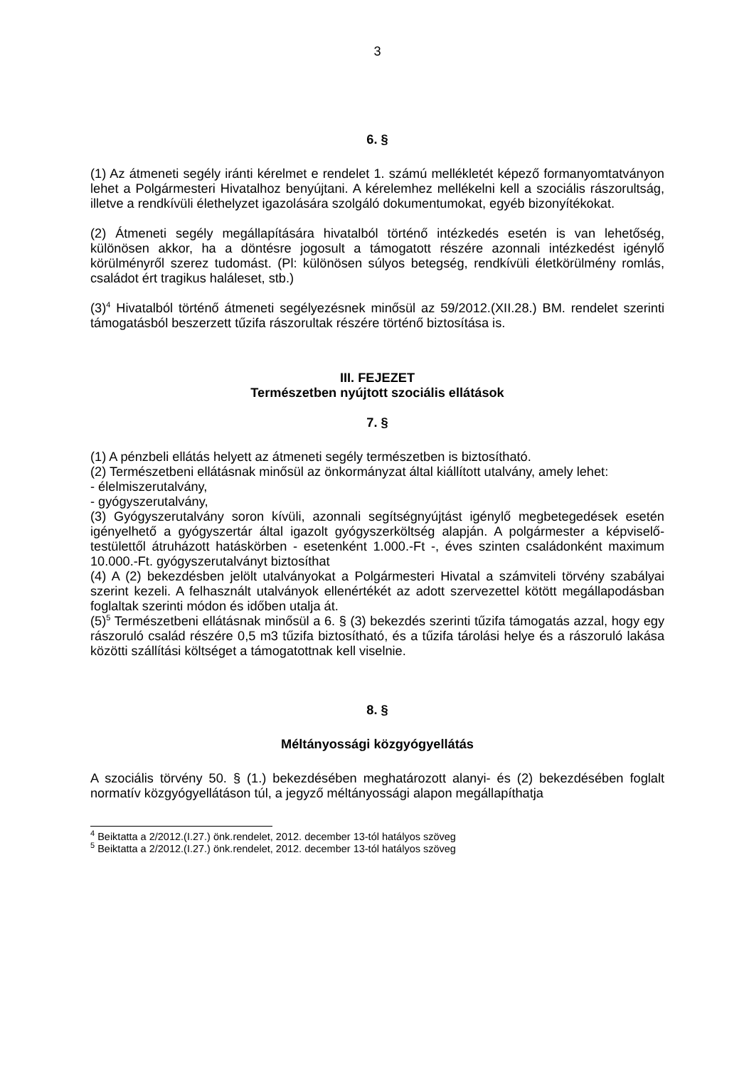3
6. §
(1) Az átmeneti segély iránti kérelmet e rendelet 1. számú mellékletét képező formanyomtatványon lehet a Polgármesteri Hivatalhoz benyújtani. A kérelemhez mellékelni kell a szociális rászorultság, illetve a rendkívüli élethelyzet igazolására szolgáló dokumentumokat, egyéb bizonyítékokat.
(2) Átmeneti segély megállapítására hivatalból történő intézkedés esetén is van lehetőség, különösen akkor, ha a döntésre jogosult a támogatott részére azonnali intézkedést igénylő körülményről szerez tudomást. (Pl: különösen súlyos betegség, rendkívüli életkörülmény romlás, családot ért tragikus haláleset, stb.)
(3)<sup>4</sup> Hivatalból történő átmeneti segélyezésnek minősül az 59/2012.(XII.28.) BM. rendelet szerinti támogatásból beszerzett tűzifa rászorultak részére történő biztosítása is.
III. FEJEZET
Természetben nyújtott szociális ellátások
7. §
(1) A pénzbeli ellátás helyett az átmeneti segély természetben is biztosítható.
(2) Természetbeni ellátásnak minősül az önkormányzat által kiállított utalvány, amely lehet:
- élelmiszerutalvány,
- gyógyszerutalvány,
(3) Gyógyszerutalvány soron kívüli, azonnali segítségnyújtást igénylő megbetegedések esetén igényelhető a gyógyszertár által igazolt gyógyszerköltség alapján. A polgármester a képviselő-testülettől átruházott hatáskörben - esetenként 1.000.-Ft -, éves szinten családonként maximum 10.000.-Ft. gyógyszerutalványt biztosíthat
(4) A (2) bekezdésben jelölt utalványokat a Polgármesteri Hivatal a számviteli törvény szabályai szerint kezeli. A felhasznált utalványok ellenértékét az adott szervezettel kötött megállapodásban foglaltak szerinti módon és időben utalja át.
(5)<sup>5</sup> Természetbeni ellátásnak minősül a 6. § (3) bekezdés szerinti tűzifa támogatás azzal, hogy egy rászoruló család részére 0,5 m3 tűzifa biztosítható, és a tűzifa tárolási helye és a rászoruló lakása közötti szállítási költséget a támogatottnak kell viselnie.
8. §
Méltányossági közgyógyellátás
A szociális törvény 50. § (1.) bekezdésében meghatározott alanyi- és (2) bekezdésében foglalt normatív közgyógyellátáson túl, a jegyző méltányossági alapon megállapíthatja
<sup>4</sup> Beiktatta a 2/2012.(I.27.) önk.rendelet, 2012. december 13-tól hatályos szöveg
<sup>5</sup> Beiktatta a 2/2012.(I.27.) önk.rendelet, 2012. december 13-tól hatályos szöveg